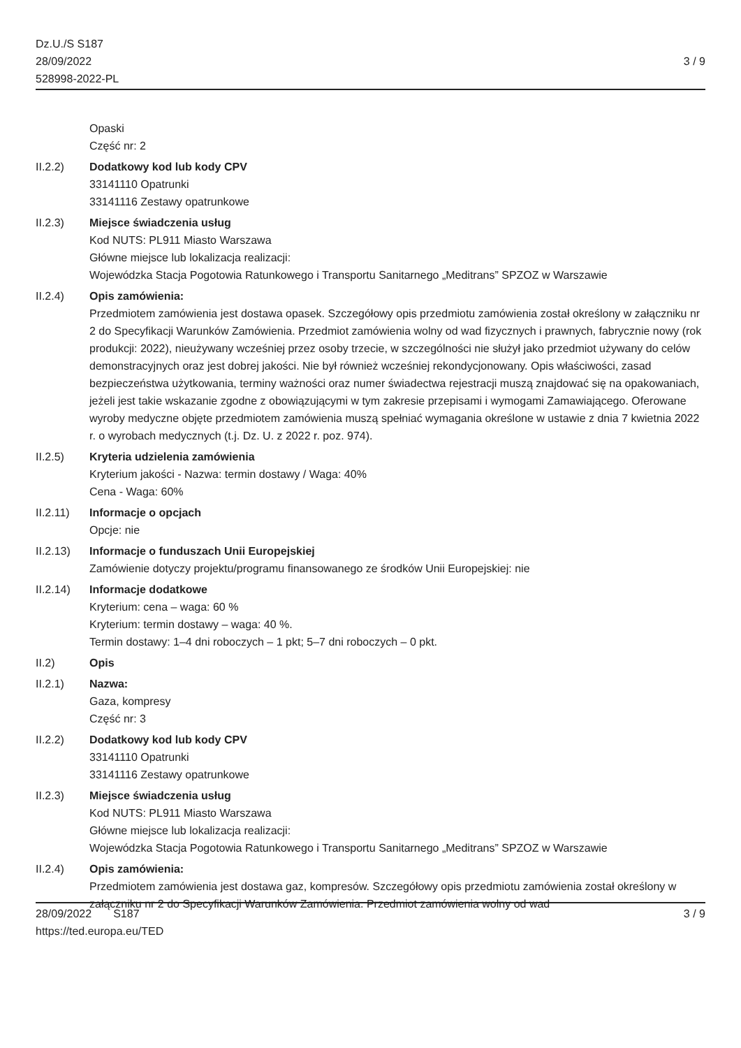Dz.U./S S187
28/09/2022
528998-2022-PL
3 / 9
Opaski
Część nr: 2
II.2.2) Dodatkowy kod lub kody CPV
33141110 Opatrunki
33141116 Zestawy opatrunkowe
II.2.3) Miejsce świadczenia usług
Kod NUTS: PL911 Miasto Warszawa
Główne miejsce lub lokalizacja realizacji:
Wojewódzka Stacja Pogotowia Ratunkowego i Transportu Sanitarnego „Meditrans” SPZOZ w Warszawie
II.2.4) Opis zamówienia:
Przedmiotem zamówienia jest dostawa opasek. Szczegółowy opis przedmiotu zamówienia został określony w załączniku nr 2 do Specyfikacji Warunków Zamówienia. Przedmiot zamówienia wolny od wad fizycznych i prawnych, fabrycznie nowy (rok produkcji: 2022), nieużywany wcześniej przez osoby trzecie, w szczególności nie służył jako przedmiot używany do celów demonstracyjnych oraz jest dobrej jakości. Nie był również wcześniej rekondycjonowany. Opis właściwości, zasad bezpieczeństwa użytkowania, terminy ważności oraz numer świadectwa rejestracji muszą znajdować się na opakowaniach, jeżeli jest takie wskazanie zgodne z obowiązującymi w tym zakresie przepisami i wymogami Zamawiającego. Oferowane wyroby medyczne objęte przedmiotem zamówienia muszą spełniać wymagania określone w ustawie z dnia 7 kwietnia 2022 r. o wyrobach medycznych (t.j. Dz. U. z 2022 r. poz. 974).
II.2.5) Kryteria udzielenia zamówienia
Kryterium jakości - Nazwa: termin dostawy / Waga: 40%
Cena - Waga: 60%
II.2.11) Informacje o opcjach
Opcje: nie
II.2.13) Informacje o funduszach Unii Europejskiej
Zamówienie dotyczy projektu/programu finansowanego ze środków Unii Europejskiej: nie
II.2.14) Informacje dodatkowe
Kryterium: cena – waga: 60 %
Kryterium: termin dostawy – waga: 40 %.
Termin dostawy: 1–4 dni roboczych – 1 pkt; 5–7 dni roboczych – 0 pkt.
II.2) Opis
II.2.1) Nazwa:
Gaza, kompresy
Część nr: 3
II.2.2) Dodatkowy kod lub kody CPV
33141110 Opatrunki
33141116 Zestawy opatrunkowe
II.2.3) Miejsce świadczenia usług
Kod NUTS: PL911 Miasto Warszawa
Główne miejsce lub lokalizacja realizacji:
Wojewódzka Stacja Pogotowia Ratunkowego i Transportu Sanitarnego „Meditrans” SPZOZ w Warszawie
II.2.4) Opis zamówienia:
Przedmiotem zamówienia jest dostawa gaz, kompresów. Szczegółowy opis przedmiotu zamówienia został określony w załączniku nr 2 do Specyfikacji Warunków Zamówienia. Przedmiot zamówienia wolny od wad
28/09/2022 S187
https://ted.europa.eu/TED
3 / 9